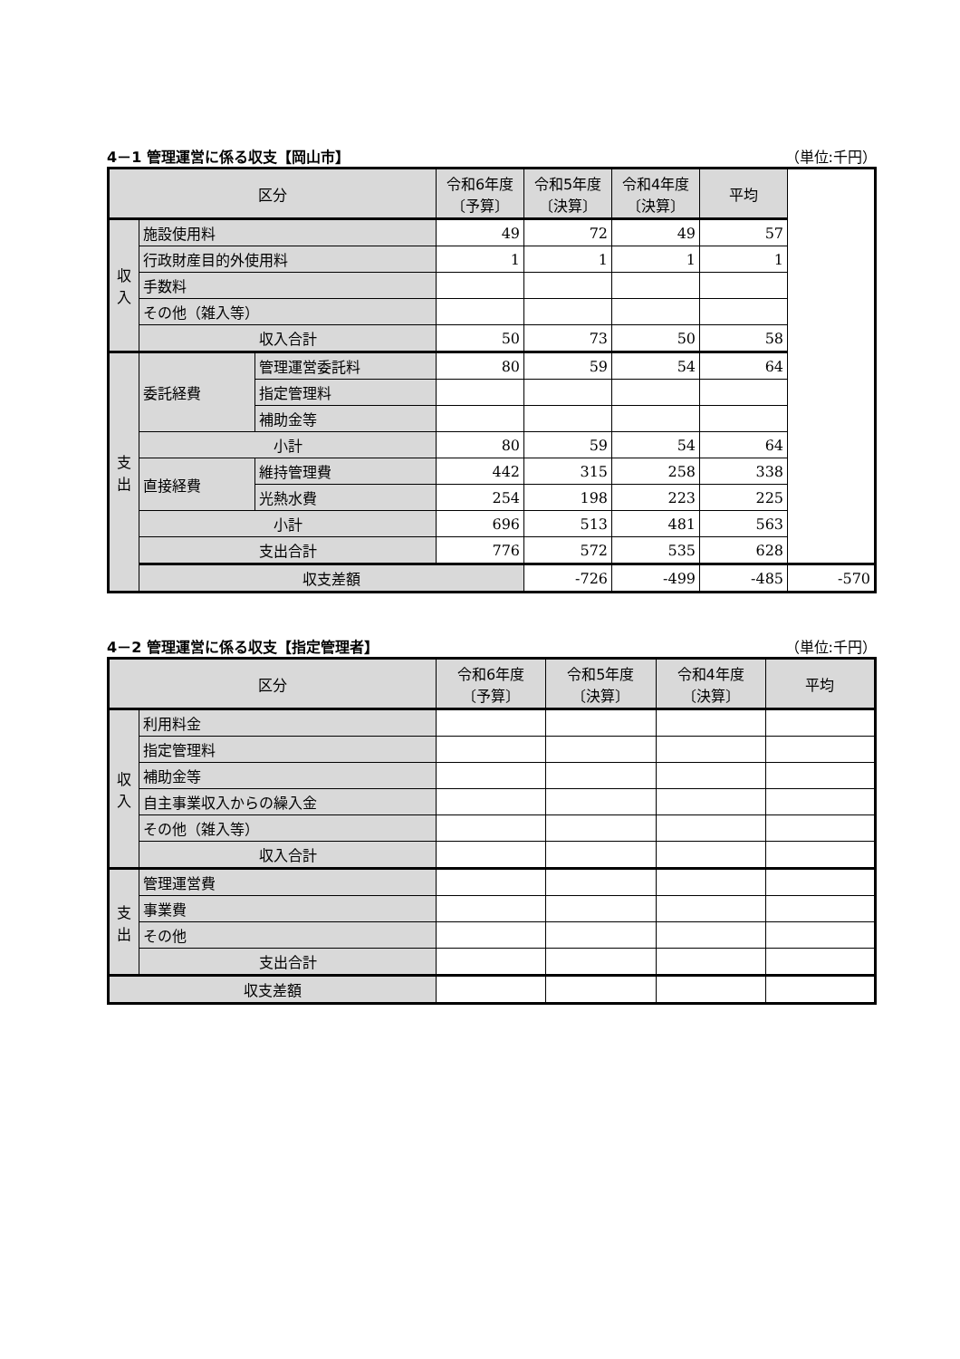4－1 管理運営に係る収支【岡山市】 （単位:千円）
| 区分 | | | 令和6年度 〔予算〕 | 令和5年度 〔決算〕 | 令和4年度 〔決算〕 | 平均 | |
| --- | --- | --- | --- | --- | --- | --- | --- |
| 収 入 | 施設使用料 | | 49 | 72 | 49 | 57 | |
| | 行政財産目的外使用料 | | 1 | 1 | 1 | 1 | |
| | 手数料 | | | | | | |
| | その他（雑入等） | | | | | | |
| | 収入合計 | | 50 | 73 | 50 | 58 | |
| 支 出 | 委託経費 | 管理運営委託料 | 80 | 59 | 54 | 64 | |
| | | 指定管理料 | | | | | |
| | | 補助金等 | | | | | |
| | 小計 | | 80 | 59 | 54 | 64 | |
| | 直接経費 | 維持管理費 | 442 | 315 | 258 | 338 | |
| | | 光熱水費 | 254 | 198 | 223 | 225 | |
| | 小計 | | 696 | 513 | 481 | 563 | |
| | 支出合計 | | 776 | 572 | 535 | 628 | |
| | 収支差額 | | | -726 | -499 | -485 | -570 |
4－2 管理運営に係る収支【指定管理者】 （単位:千円）
| 区分 | | 令和6年度 〔予算〕 | 令和5年度 〔決算〕 | 令和4年度 〔決算〕 | 平均 |
| --- | --- | --- | --- | --- | --- |
| 収 入 | 利用料金 | | | | |
| | 指定管理料 | | | | |
| | 補助金等 | | | | |
| | 自主事業収入からの繰入金 | | | | |
| | その他（雑入等） | | | | |
| | 収入合計 | | | | |
| 支 出 | 管理運営費 | | | | |
| | 事業費 | | | | |
| | その他 | | | | |
| | 支出合計 | | | | |
| 収支差額 | | | | | |